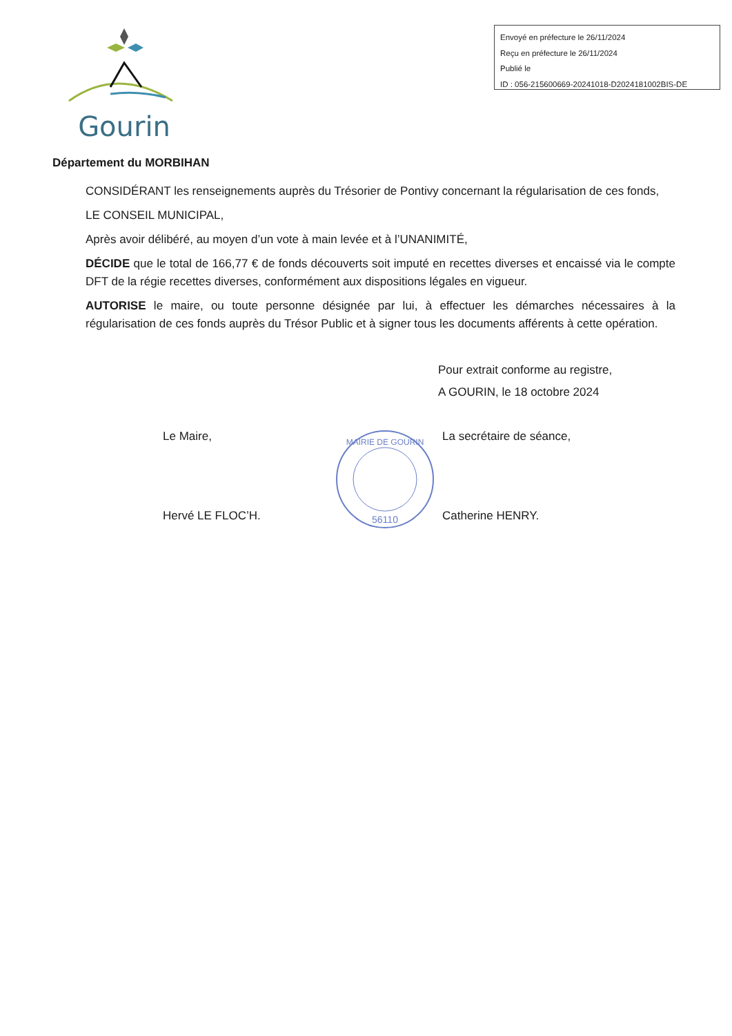Gourin
Envoyé en préfecture le 26/11/2024
Reçu en préfecture le 26/11/2024
Publié le
ID : 056-215600669-20241018-D2024181002BIS-DE
Département du MORBIHAN
CONSIDÉRANT les renseignements auprès du Trésorier de Pontivy concernant la régularisation de ces fonds,
LE CONSEIL MUNICIPAL,
Après avoir délibéré, au moyen d’un vote à main levée et à l’UNANIMITÉ,
DÉCIDE que le total de 166,77 € de fonds découverts soit imputé en recettes diverses et encaissé via le compte DFT de la régie recettes diverses, conformément aux dispositions légales en vigueur.
AUTORISE le maire, ou toute personne désignée par lui, à effectuer les démarches nécessaires à la régularisation de ces fonds auprès du Trésor Public et à signer tous les documents afférents à cette opération.
Pour extrait conforme au registre,
A GOURIN, le 18 octobre 2024
Le Maire,
Hervé LE FLOC’H.
56110
MAIRIE DE GOURIN
La secrétaire de séance,
Catherine HENRY.